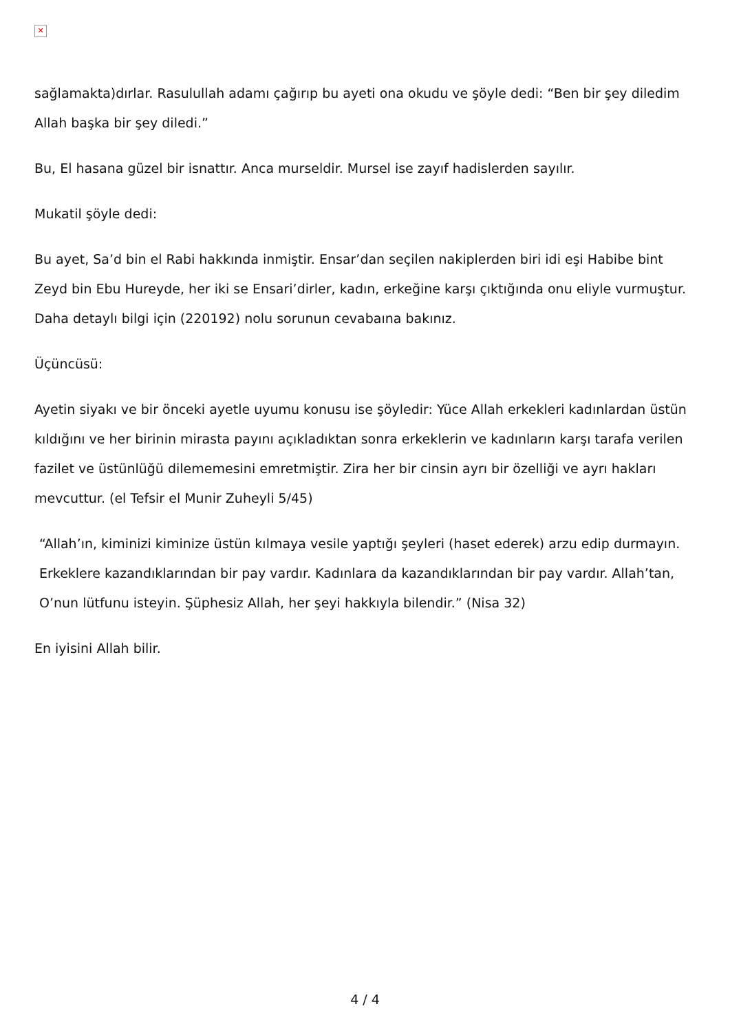✕
sağlamakta)dırlar. Rasulullah adamı çağırıp bu ayeti ona okudu ve şöyle dedi: “Ben bir şey diledim Allah başka bir şey diledi.”
Bu, El hasana güzel bir isnattır. Anca murseldir. Mursel ise zayıf hadislerden sayılır.
Mukatil şöyle dedi:
Bu ayet, Sa’d bin el Rabi hakkında inmiştir. Ensar’dan seçilen nakiplerden biri idi eşi Habibe bint Zeyd bin Ebu Hureyde, her iki se Ensari’dirler, kadın, erkeğine karşı çıktığında onu eliyle vurmuştur. Daha detaylı bilgi için (220192) nolu sorunun cevabaına bakınız.
Üçüncüsü:
Ayetin siyakı ve bir önceki ayetle uyumu konusu ise şöyledir: Yüce Allah erkekleri kadınlardan üstün kıldığını ve her birinin mirasta payını açıkladıktan sonra erkeklerin ve kadınların karşı tarafa verilen fazilet ve üstünlüğü dilememesini emretmiştir. Zira her bir cinsin ayrı bir özelliği ve ayrı hakları mevcuttur. (el Tefsir el Munir Zuheyli 5/45)
“Allah’ın, kiminizi kiminize üstün kılmaya vesile yaptığı şeyleri (haset ederek) arzu edip durmayın. Erkeklere kazandıklarından bir pay vardır. Kadınlara da kazandıklarından bir pay vardır. Allah’tan, O’nun lütfunu isteyin. Şüphesiz Allah, her şeyi hakkıyla bilendir.” (Nisa 32)
En iyisini Allah bilir.
4 / 4